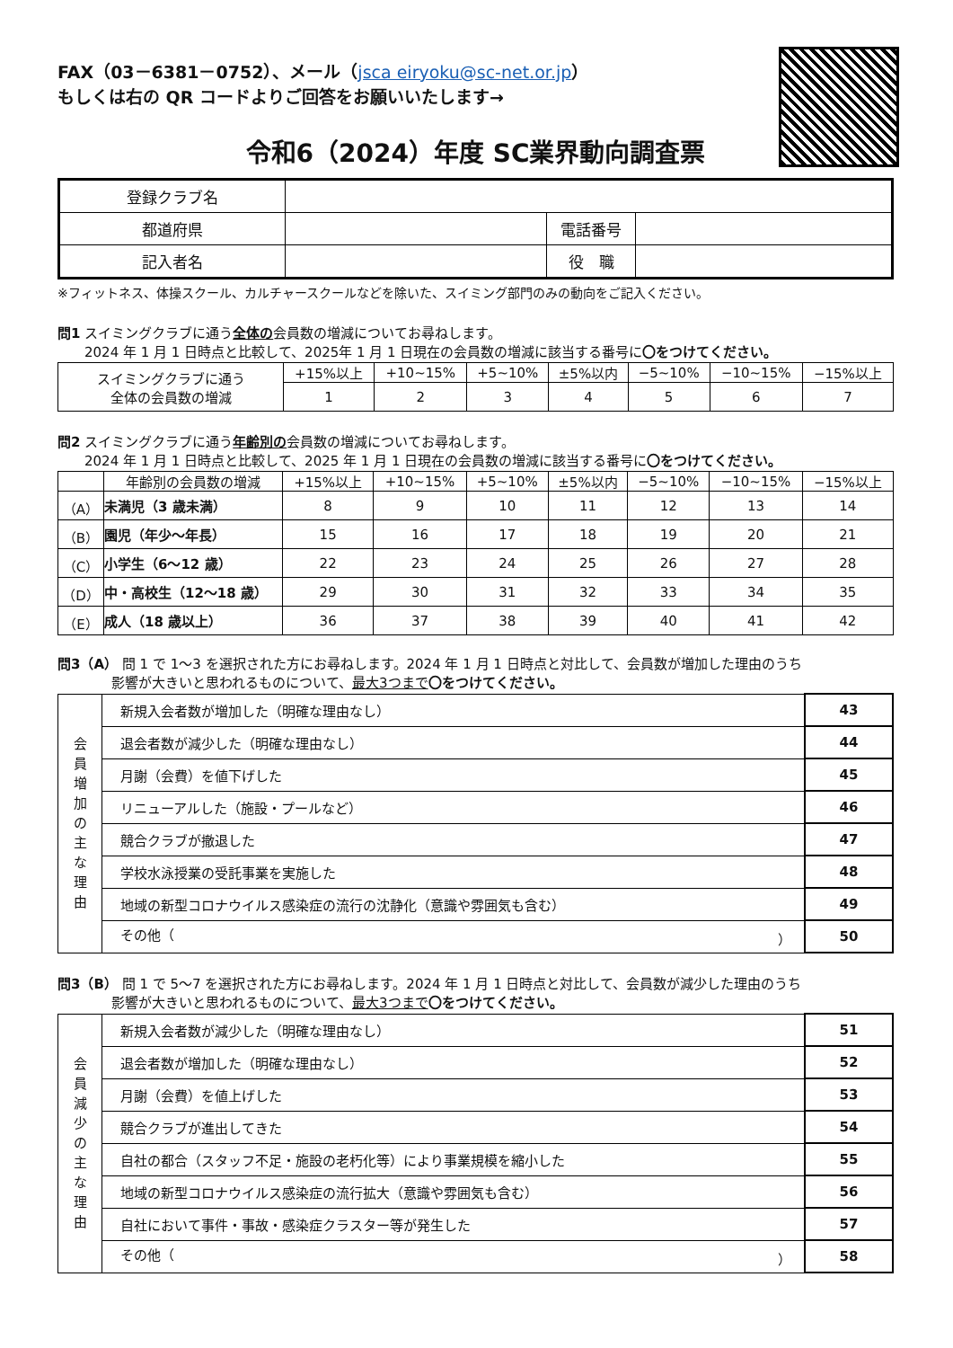FAX（03－6381－0752）、メール（jsca eiryoku@sc-net.or.jp）
もしくは右の QR コードよりご回答をお願いいたします→
令和6（2024）年度 SC業界動向調査票
| 登録クラブ名 | | | |
| 都道府県 | | 電話番号 | |
| 記入者名 | | 役 職 | |
※フィットネス、体操スクール、カルチャースクールなどを除いた、スイミング部門のみの動向をご記入ください。
問1 スイミングクラブに通う全体の会員数の増減についてお尋ねします。
　　2024 年 1 月 1 日時点と比較して、2025年 1 月 1 日現在の会員数の増減に該当する番号に〇をつけてください。
| スイミングクラブに通う 全体の会員数の増減 | +15%以上 | +10~15% | +5~10% | ±5%以内 | −5~10% | −10~15% | −15%以上 |
| | 1 | 2 | 3 | 4 | 5 | 6 | 7 |
問2 スイミングクラブに通う年齢別の会員数の増減についてお尋ねします。
　　2024 年 1 月 1 日時点と比較して、2025 年 1 月 1 日現在の会員数の増減に該当する番号に〇をつけてください。
| | 年齢別の会員数の増減 | +15%以上 | +10~15% | +5~10% | ±5%以内 | −5~10% | −10~15% | −15%以上 |
| --- | --- | --- | --- | --- | --- | --- | --- | --- |
| （A） | 未満児（3 歳未満） | 8 | 9 | 10 | 11 | 12 | 13 | 14 |
| （B） | 園児（年少～年長） | 15 | 16 | 17 | 18 | 19 | 20 | 21 |
| （C） | 小学生（6～12 歳） | 22 | 23 | 24 | 25 | 26 | 27 | 28 |
| （D） | 中・高校生（12～18 歳） | 29 | 30 | 31 | 32 | 33 | 34 | 35 |
| （E） | 成人（18 歳以上） | 36 | 37 | 38 | 39 | 40 | 41 | 42 |
問3（A） 問 1 で 1～3 を選択された方にお尋ねします。2024 年 1 月 1 日時点と対比して、会員数が増加した理由のうち
　　　　影響が大きいと思われるものについて、最大3つまで 〇をつけてください。
| 会 員 増 加 の 主 な 理 由 | 新規入会者数が増加した（明確な理由なし） | 43 |
| | 退会者数が減少した（明確な理由なし） | 44 |
| | 月謝（会費）を値下げした | 45 |
| | リニューアルした（施設・プールなど） | 46 |
| | 競合クラブが撤退した | 47 |
| | 学校水泳授業の受託事業を実施した | 48 |
| | 地域の新型コロナウイルス感染症の流行の沈静化（意識や雰囲気も含む） | 49 |
| | その他（ ） | 50 |
問3（B） 問 1 で 5～7 を選択された方にお尋ねします。2024 年 1 月 1 日時点と対比して、会員数が減少した理由のうち
　　　　影響が大きいと思われるものについて、最大3つまで 〇をつけてください。
| 会 員 減 少 の 主 な 理 由 | 新規入会者数が減少した（明確な理由なし） | 51 |
| | 退会者数が増加した（明確な理由なし） | 52 |
| | 月謝（会費）を値上げした | 53 |
| | 競合クラブが進出してきた | 54 |
| | 自社の都合（スタッフ不足・施設の老朽化等）により事業規模を縮小した | 55 |
| | 地域の新型コロナウイルス感染症の流行拡大（意識や雰囲気も含む） | 56 |
| | 自社において事件・事故・感染症クラスター等が発生した | 57 |
| | その他（ ） | 58 |